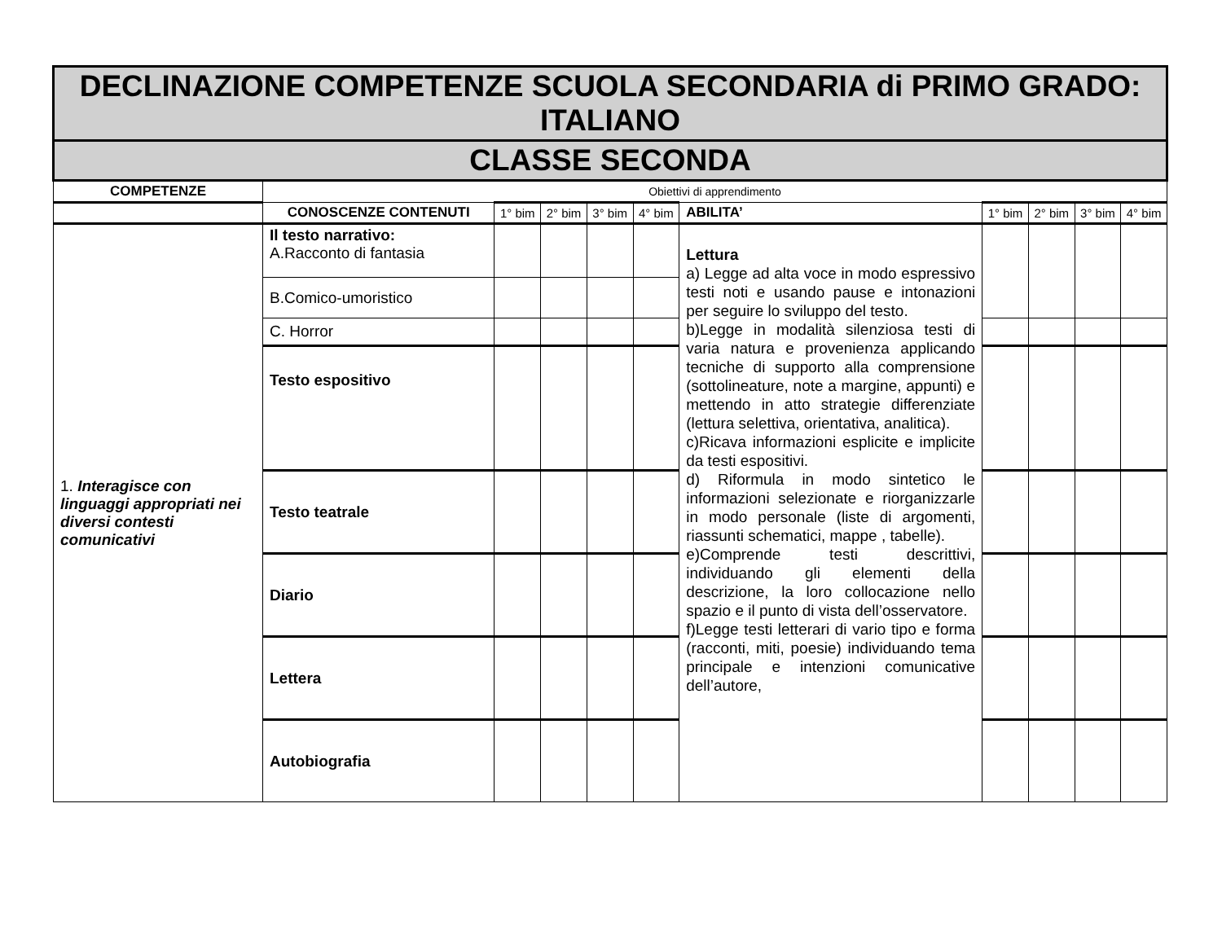| DECLINAZIONE COMPETENZE SCUOLA SECONDARIA di PRIMO GRADO: ITALIANO | | | | | | | | | | |
| CLASSE SECONDA | | | | | | | | | | |
| COMPETENZE | Obiettivi di apprendimento | | | | | | | | | |
| | CONOSCENZE CONTENUTI | 1° bim | 2° bim | 3° bim | 4° bim | ABILITA’ | 1° bim | 2° bim | 3° bim | 4° bim |
| 1. Interagisce con linguaggi appropriati nei diversi contesti comunicativi | Il testo narrativo: A.Racconto di fantasia | | | | | Lettura a) Legge ad alta voce in modo espressivo testi noti e usando pause e intonazioni per seguire lo sviluppo del testo. b)Legge in modalità silenziosa testi di varia natura e provenienza applicando tecniche di supporto alla comprensione (sottolineature, note a margine, appunti) e mettendo in atto strategie differenziate (lettura selettiva, orientativa, analitica). c)Ricava informazioni esplicite e implicite da testi espositivi. d) Riformula in modo sintetico le informazioni selezionate e riorganizzarle in modo personale (liste di argomenti, riassunti schematici, mappe , tabelle). e)Comprende testi descrittivi, individuando gli elementi della descrizione, la loro collocazione nello spazio e il punto di vista dell’osservatore. f)Legge testi letterari di vario tipo e forma (racconti, miti, poesie) individuando tema principale e intenzioni comunicative dell’autore, | | | | |
| | B.Comico-umoristico | | | | | | | | | |
| | C. Horror | | | | | | | | | |
| | Testo espositivo | | | | | | | | | |
| | Testo teatrale | | | | | | | | | |
| | Diario | | | | | | | | | |
| | Lettera | | | | | | | | | |
| | Autobiografia | | | | | | | | | |